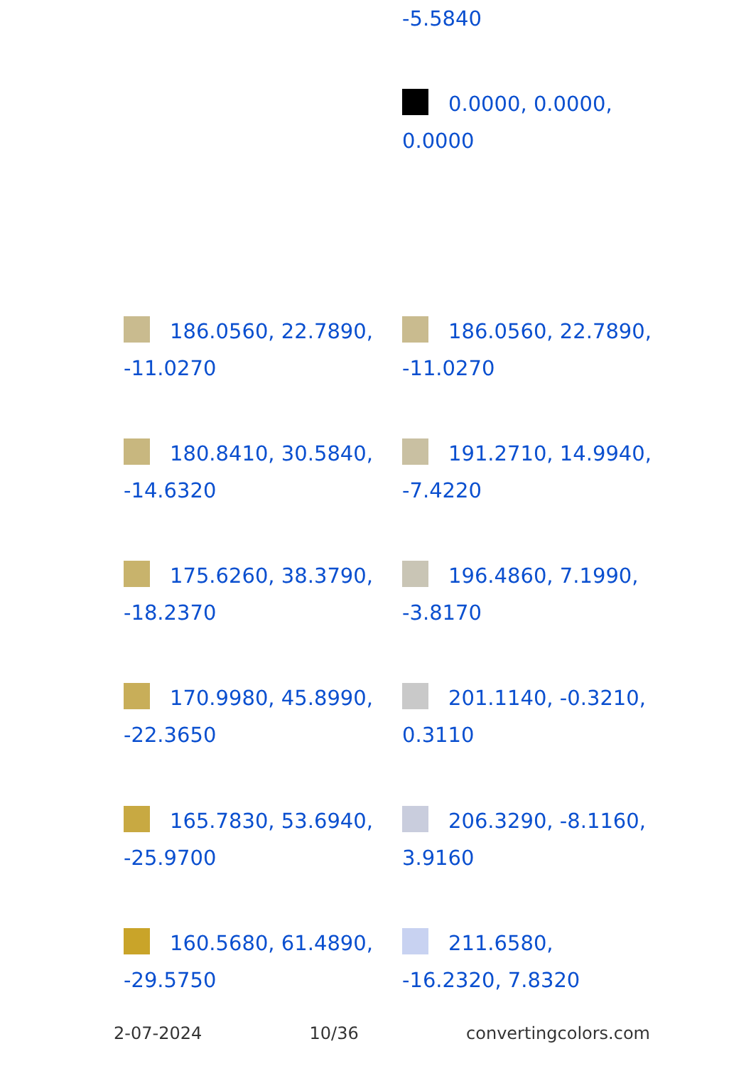-5.5840
0.0000, 0.0000, 0.0000
186.0560, 22.7890, -11.0270
186.0560, 22.7890, -11.0270
180.8410, 30.5840, -14.6320
191.2710, 14.9940, -7.4220
175.6260, 38.3790, -18.2370
196.4860, 7.1990, -3.8170
170.9980, 45.8990, -22.3650
201.1140, -0.3210, 0.3110
165.7830, 53.6940, -25.9700
206.3290, -8.1160, 3.9160
160.5680, 61.4890, -29.5750
211.6580, -16.2320, 7.8320
2-07-2024 10/36 convertingcolors.com